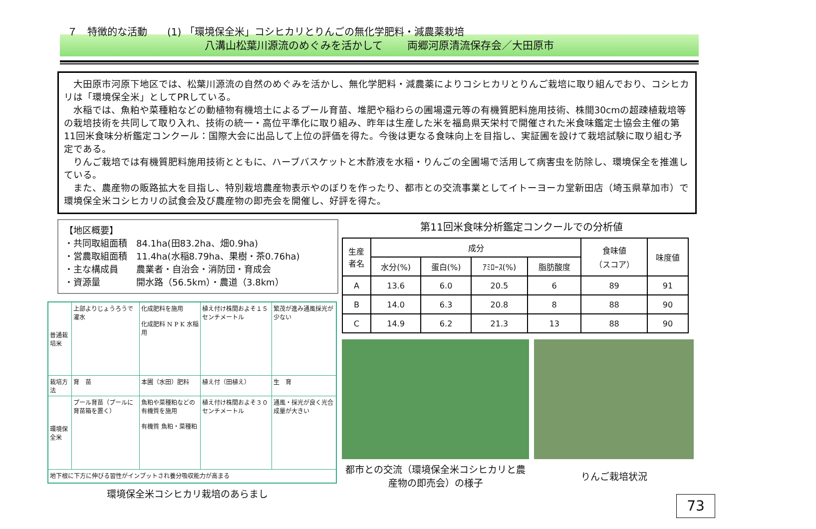７　特徴的な活動　　(1) 「環境保全米」コシヒカリとりんごの無化学肥料・減農薬栽培
八溝山松葉川源流のめぐみを活かして　　 両郷河原清流保存会／大田原市
大田原市河原下地区では、松葉川源流の自然のめぐみを活かし、無化学肥料・減農薬によりコシヒカリとりんご栽培に取り組んでおり、コシヒカリは「環境保全米」としてPRしている。
水稲では、魚粕や菜種粕などの動植物有機培土によるプール育苗、堆肥や稲わらの圃場還元等の有機質肥料施用技術、株間30cmの超疎植栽培等の栽培技術を共同して取り入れ、技術の統一・高位平準化に取り組み、昨年は生産した米を福島県天栄村で開催された米食味鑑定士協会主催の第11回米食味分析鑑定コンクール：国際大会に出品して上位の評価を得た。今後は更なる食味向上を目指し、実証圃を設けて栽培試験に取り組む予定である。
りんご栽培では有機質肥料施用技術とともに、ハーブバスケットと木酢液を水稲・りんごの全圃場で活用して病害虫を防除し、環境保全を推進している。
また、農産物の販路拡大を目指し、特別栽培農産物表示やのぼりを作ったり、都市との交流事業としてイトーヨーカ堂新田店（埼玉県草加市）で環境保全米コシヒカリの試食会及び農産物の即売会を開催し、好評を得た。
【地区概要】
・共同取組面積　84.1ha(田83.2ha、畑0.9ha)
・営農取組面積　11.4ha(水稲8.79ha、果樹・茶0.76ha)
・主な構成員　　農業者・自治会・消防団・育成会
・資源量　　　　開水路（56.5km）・農道（3.8km）
| 普通栽培米 | 上部よりじょうろうで灌水 | 化成肥料を施用 化成肥料 N P K 水稲用 | 植え付け株間およそ１５センチメートル | 繁茂が進み通風採光が少ない |
| 栽培方法 | 育 苗 | 本圃（水田）肥料 | 植え付（田植え） | 生 育 |
| 環境保全米 | プール育苗（プールに育苗箱を置く） | 魚粕や菜種粕などの有機質を施用 有機質 魚粕・菜種粕 | 植え付け株間およそ３０センチメートル | 通風・採光が良く光合成量が大きい |
| 地下根に下方に伸びる習性がインプットされ養分吸収能力が高まる | | | | |
環境保全米コシヒカリ栽培のあらまし
第11回米食味分析鑑定コンクールでの分析値
| 生産 者名 | 成分 | | | | 食味値 （スコア） | 味度値 |
| --- | --- | --- | --- | --- | --- | --- |
| | 水分(%) | 蛋白(%) | ｱﾐﾛｰｽ(%) | 脂肪酸度 | | |
| A | 13.6 | 6.0 | 20.5 | 6 | 89 | 91 |
| B | 14.0 | 6.3 | 20.8 | 8 | 88 | 90 |
| C | 14.9 | 6.2 | 21.3 | 13 | 88 | 90 |
都市との交流（環境保全米コシヒカリと農産物の即売会）の様子
りんご栽培状況
73